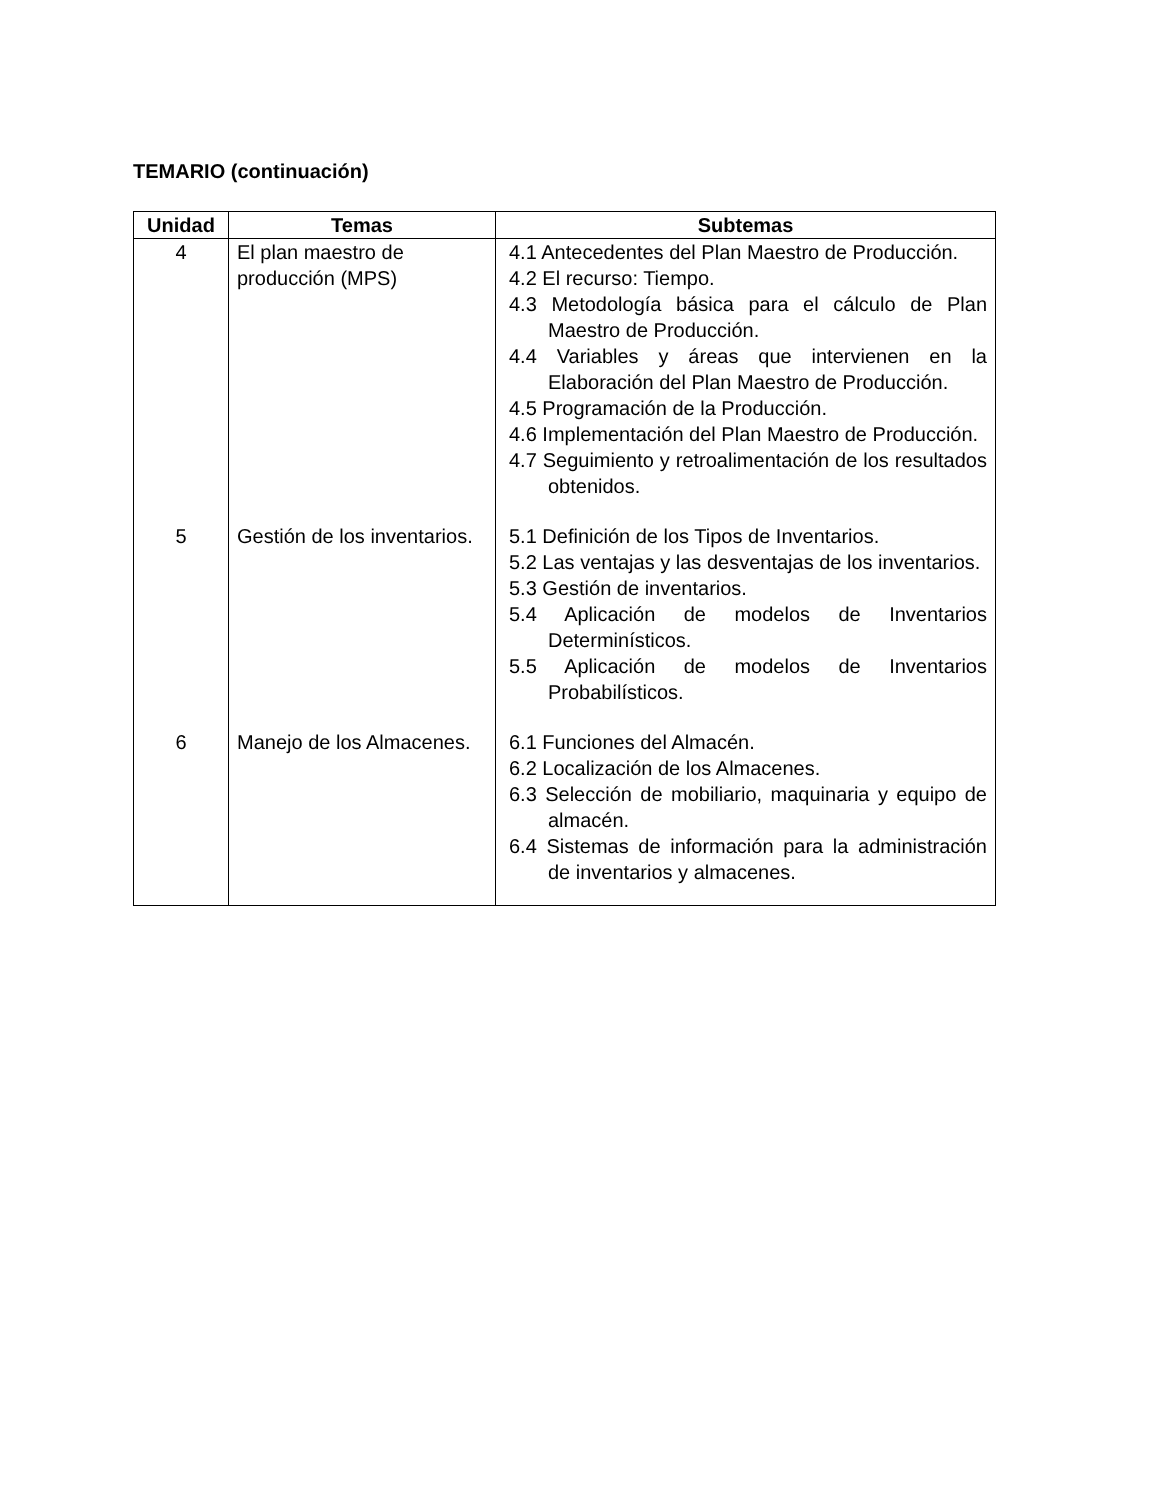TEMARIO (continuación)
| Unidad | Temas | Subtemas |
| --- | --- | --- |
| 4 | El plan maestro de producción (MPS) | 4.1 Antecedentes del Plan Maestro de Producción. 4.2 El recurso: Tiempo. 4.3 Metodología básica para el cálculo de Plan Maestro de Producción. 4.4 Variables y áreas que intervienen en la Elaboración del Plan Maestro de Producción. 4.5 Programación de la Producción. 4.6 Implementación del Plan Maestro de Producción. 4.7 Seguimiento y retroalimentación de los resultados obtenidos. |
| 5 | Gestión de los inventarios. | 5.1 Definición de los Tipos de Inventarios. 5.2 Las ventajas y las desventajas de los inventarios. 5.3 Gestión de inventarios. 5.4 Aplicación de modelos de Inventarios Determinísticos. 5.5 Aplicación de modelos de Inventarios Probabilísticos. |
| 6 | Manejo de los Almacenes. | 6.1 Funciones del Almacén. 6.2 Localización de los Almacenes. 6.3 Selección de mobiliario, maquinaria y equipo de almacén. 6.4 Sistemas de información para la administración de inventarios y almacenes. |